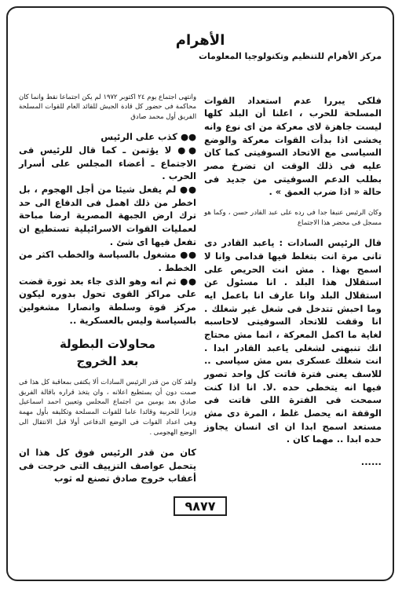الأهرام
مركز الأهرام للتنظيم وتكنولوجيا المعلومات
فلكى يبررا عدم استعداد القوات المسلحة للحرب ، اعلنا أن البلد كلها ليست جاهزة لاى معركة من اى نوع وانه يخشى اذا بدأت القوات معركة والوضع السياسى مع الاتحاد السوفيتى كما كان عليه فى ذلك الوقت ان تضرخ مصر بطلب الدعم السوفيتى من جديد فى حالة « اذا ضرب العمق » .
وكان الرئيس عنيفا جدا فى رده على عبد القادر حسن ، وكما هو مسجل فى محضر هذا الاجتماع
قال الرئيس السادات : ياعبد القادر دى تانى مرة انت بتغلط فيها قدامى وانا لا اسمح بهذا . مش انت الحريص على استقلال هذا البلد . انا مسئول عن استقلال البلد وانا عارف انا باعمل ايه وما احبش تتدخل فى شغل غير شغلك . انا وقفت للاتحاد السوفيتى لاحاسبه لغاية ما اكمل المعركة ، انما مش محتاج انك تنبهنى لشغلى ياعبد القادر ابدا . انت شغلك عسكرى بس مش سياسى .. للاسف يعنى فترة فاتت كل واحد تصور فيها انه يتخطى حده .لا. انا اذا كنت سمحت فى الفترة اللى فاتت فى الوقفة انه يحصل غلط ، المرة دى مش مستعد اسمح ابدا ان اى انسان يجاوز حده ابدا .. مهما كان .
......
وانتهى اجتماع يوم ٢٤ اكتوبر ١٩٧٢ لم يكن اجتماعا نقط وانما كان محاكمة فى حضور كل قادة الجيش للقائد العام للقوات المسلحة الفريق أول محمد صادق
●● كذب على الرئيس
●● لا يؤتمن ـ كما قال للرئيس فى الاجتماع ـ أعضاء المجلس على أسرار الحرب .
●● لم يفعل شيئا من أجل الهجوم ، بل اخطر من ذلك اهمل فى الدفاع الى حد ترك ارض الجبهة المصرية ارضا مباحة لعمليات القوات الاسرائيلية تستطيع ان تفعل فيها اى شئ .
●● مشغول بالسياسة والخطب اكثر من الخطط .
●● ثم انه وهو الذى جاء بعد ثورة قضت على مراكز القوى تحول بدوره ليكون مركز قوة وسلطة وانصارا مشغولين بالسياسة وليس بالعسكرية ..
محاولات البطولة
بعد الخروج
ولقد كان من قدر الرئيس السادات ألا يكتفى بمعاقبة كل هذا فى صمت دون أن يستطيع اعلانه ، وان يتخذ قراره باقالة الفريق صادق بعد يومين من اجتماع المجلس وتعيين احمد اسماعيل وزيرا للحربية وقائدا عاما للقوات المسلحة وتكليفه بأول مهمة وهى اعداد القوات فى الوضع الدفاعى أولا قبل الانتقال الى الوضع الهجومى .
كان من قدر الرئيس فوق كل هذا ان يتحمل عواصف التزييف التى خرجت فى أعقاب خروج صادق تصنع له ثوب
٩٨٧٧